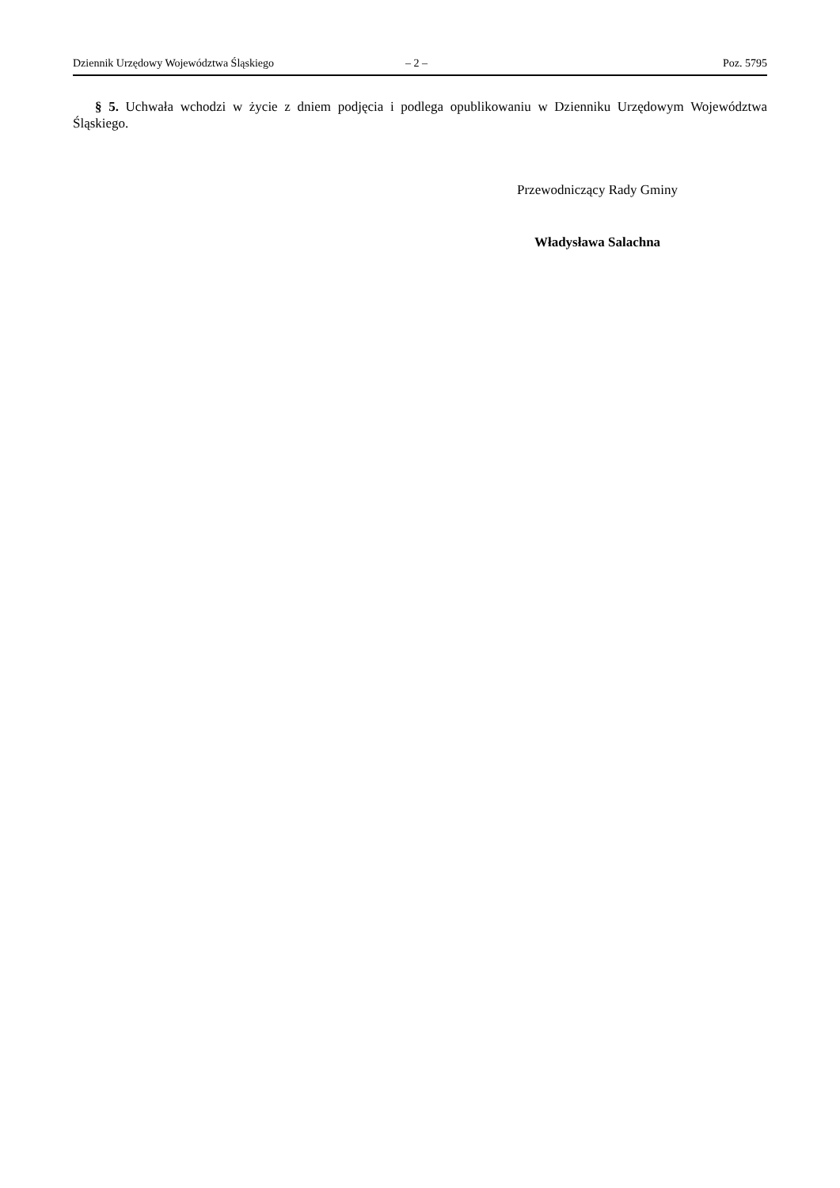Dziennik Urzędowy Województwa Śląskiego – 2 – Poz. 5795
§ 5. Uchwała wchodzi w życie z dniem podjęcia i podlega opublikowaniu w Dzienniku Urzędowym Województwa Śląskiego.
Przewodniczący Rady Gminy
Władysława Salachna